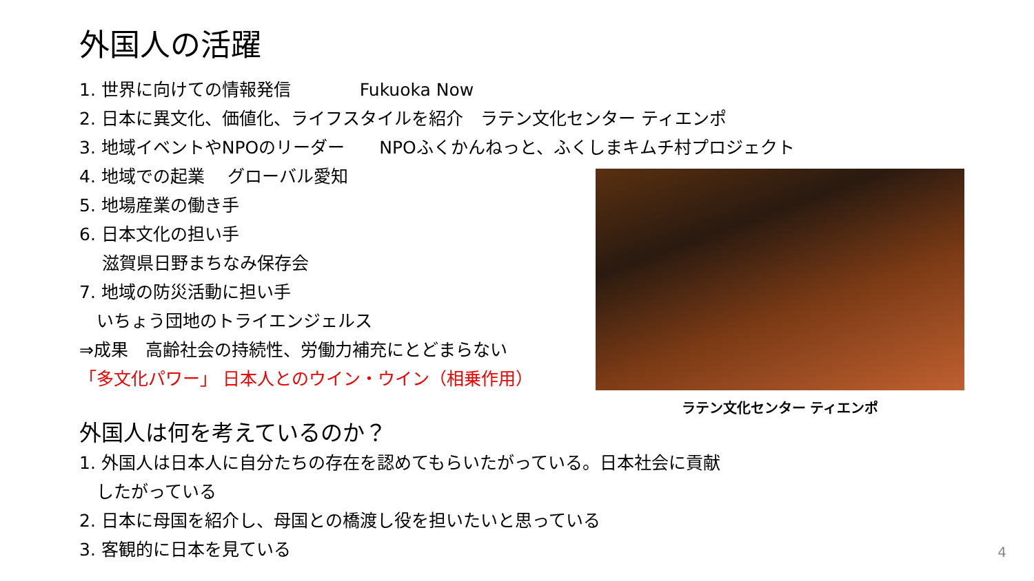外国人の活躍
1. 世界に向けての情報発信　　　　Fukuoka Now
2. 日本に異文化、価値化、ライフスタイルを紹介　ラテン文化センター ティエンポ
3. 地域イベントやNPOのリーダー　　NPOふくかんねっと、ふくしまキムチ村プロジェクト
4. 地域での起業　 グローバル愛知
5. 地場産業の働き手
6. 日本文化の担い手
　 滋賀県日野まちなみ保存会
7. 地域の防災活動に担い手
　いちょう団地のトライエンジェルス
⇒成果　高齢社会の持続性、労働力補充にとどまらない
「多文化パワー」 日本人とのウイン・ウイン（相乗作用）
外国人は何を考えているのか？
1. 外国人は日本人に自分たちの存在を認めてもらいたがっている。日本社会に貢献
　したがっている
2. 日本に母国を紹介し、母国との橋渡し役を担いたいと思っている
3. 客観的に日本を見ている
ラテン文化センター ティエンポ
4